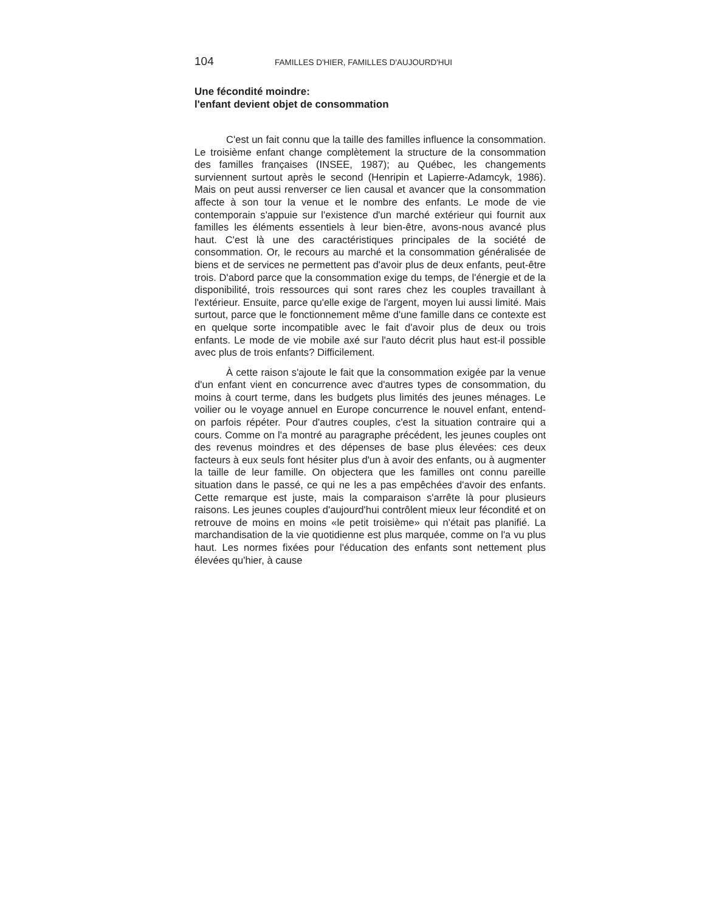104 FAMILLES D'HIER, FAMILLES D'AUJOURD'HUI
Une fécondité moindre:
l'enfant devient objet de consommation
C'est un fait connu que la taille des familles influence la consommation. Le troisième enfant change complètement la structure de la consommation des familles françaises (INSEE, 1987); au Québec, les changements surviennent surtout après le second (Henripin et Lapierre-Adamcyk, 1986). Mais on peut aussi renverser ce lien causal et avancer que la consommation affecte à son tour la venue et le nombre des enfants. Le mode de vie contemporain s'appuie sur l'existence d'un marché extérieur qui fournit aux familles les éléments essentiels à leur bien-être, avons-nous avancé plus haut. C'est là une des caractéristiques principales de la société de consommation. Or, le recours au marché et la consommation généralisée de biens et de services ne permettent pas d'avoir plus de deux enfants, peut-être trois. D'abord parce que la consommation exige du temps, de l'énergie et de la disponibilité, trois ressources qui sont rares chez les couples travaillant à l'extérieur. Ensuite, parce qu'elle exige de l'argent, moyen lui aussi limité. Mais surtout, parce que le fonctionnement même d'une famille dans ce contexte est en quelque sorte incompatible avec le fait d'avoir plus de deux ou trois enfants. Le mode de vie mobile axé sur l'auto décrit plus haut est-il possible avec plus de trois enfants? Difficilement.
À cette raison s'ajoute le fait que la consommation exigée par la venue d'un enfant vient en concurrence avec d'autres types de consommation, du moins à court terme, dans les budgets plus limités des jeunes ménages. Le voilier ou le voyage annuel en Europe concurrence le nouvel enfant, entend-on parfois répéter. Pour d'autres couples, c'est la situation contraire qui a cours. Comme on l'a montré au paragraphe précédent, les jeunes couples ont des revenus moindres et des dépenses de base plus élevées: ces deux facteurs à eux seuls font hésiter plus d'un à avoir des enfants, ou à augmenter la taille de leur famille. On objectera que les familles ont connu pareille situation dans le passé, ce qui ne les a pas empêchées d'avoir des enfants. Cette remarque est juste, mais la comparaison s'arrête là pour plusieurs raisons. Les jeunes couples d'aujourd'hui contrôlent mieux leur fécondité et on retrouve de moins en moins «le petit troisième» qui n'était pas planifié. La marchandisation de la vie quotidienne est plus marquée, comme on l'a vu plus haut. Les normes fixées pour l'éducation des enfants sont nettement plus élevées qu'hier, à cause